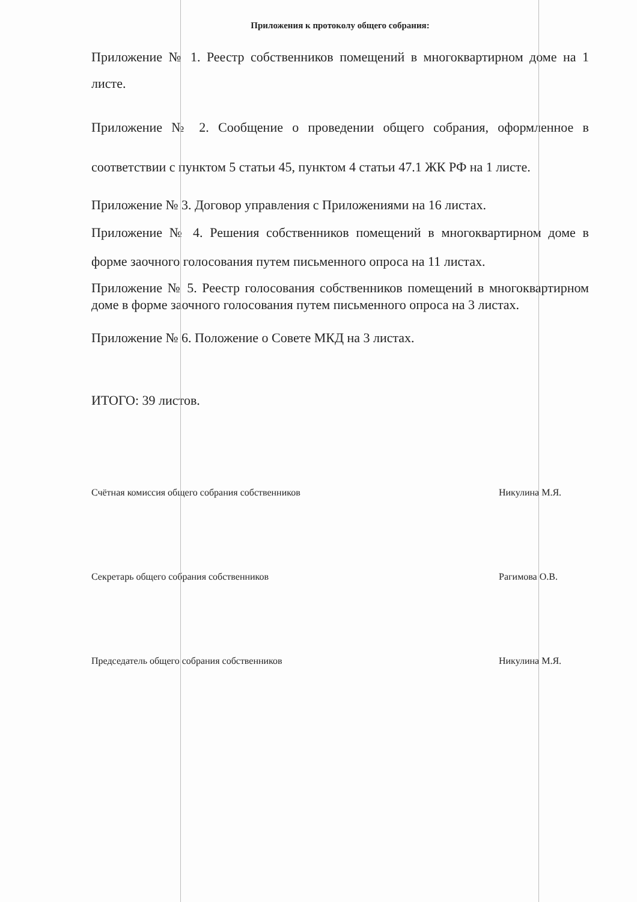Приложения к протоколу общего собрания:
Приложение № 1. Реестр собственников помещений в многоквартирном доме на 1 листе.
Приложение № 2. Сообщение о проведении общего собрания, оформленное в соответствии с пунктом 5 статьи 45, пунктом 4 статьи 47.1 ЖК РФ на 1 листе.
Приложение № 3. Договор управления с Приложениями на 16 листах.
Приложение № 4. Решения собственников помещений в многоквартирном доме в форме заочного голосования путем письменного опроса на 11 листах.
Приложение № 5. Реестр голосования собственников помещений в многоквартирном доме в форме заочного голосования путем письменного опроса на 3 листах.
Приложение № 6. Положение о Совете МКД на 3 листах.
ИТОГО: 39 листов.
Счётная комиссия общего собрания собственников Никулина М.Я.
Секретарь общего собрания собственников Рагимова О.В.
Председатель общего собрания собственников Никулина М.Я.